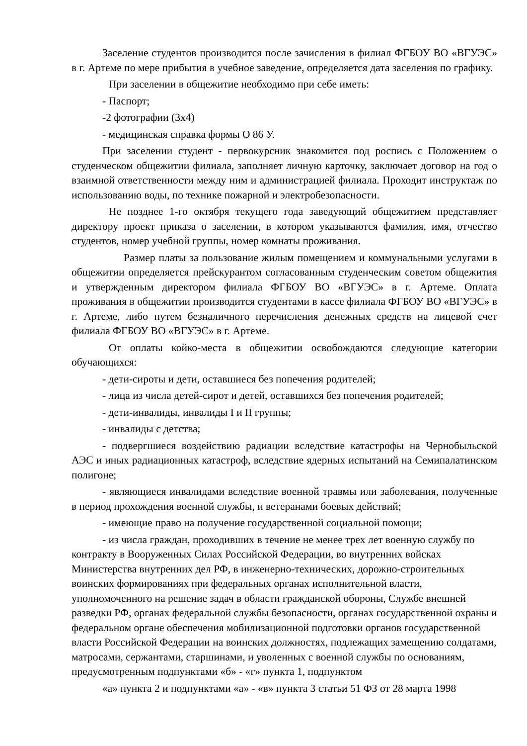Заселение студентов производится после зачисления в филиал ФГБОУ ВО «ВГУЭС» в г. Артеме по мере прибытия в учебное заведение, определяется дата заселения по графику.
При заселении в общежитие необходимо при себе иметь:
- Паспорт;
-2 фотографии (3х4)
- медицинская справка формы О 86 У.
При заселении студент - первокурсник знакомится под роспись с Положением о студенческом общежитии филиала, заполняет личную карточку, заключает договор на год о взаимной ответственности между ним и администрацией филиала. Проходит инструктаж по использованию воды, по технике пожарной и электробезопасности.
Не позднее 1-го октября текущего года заведующий общежитием представляет директору проект приказа о заселении, в котором указываются фамилия, имя, отчество студентов, номер учебной группы, номер комнаты проживания.
Размер платы за пользование жилым помещением и коммунальными услугами в общежитии определяется прейскурантом согласованным студенческим советом общежития и утвержденным директором филиала ФГБОУ ВО «ВГУЭС» в г. Артеме. Оплата проживания в общежитии производится студентами в кассе филиала ФГБОУ ВО «ВГУЭС» в г. Артеме, либо путем безналичного перечисления денежных средств на лицевой счет филиала ФГБОУ ВО «ВГУЭС» в г. Артеме.
От оплаты койко-места в общежитии освобождаются следующие категории обучающихся:
- дети-сироты и дети, оставшиеся без попечения родителей;
- лица из числа детей-сирот и детей, оставшихся без попечения родителей;
- дети-инвалиды, инвалиды I и II группы;
- инвалиды с детства;
- подвергшиеся воздействию радиации вследствие катастрофы на Чернобыльской АЭС и иных радиационных катастроф, вследствие ядерных испытаний на Семипалатинском полигоне;
- являющиеся инвалидами вследствие военной травмы или заболевания, полученные в период прохождения военной службы, и ветеранами боевых действий;
- имеющие право на получение государственной социальной помощи;
- из числа граждан, проходивших в течение не менее трех лет военную службу по контракту в Вооруженных Силах Российской Федерации, во внутренних войсках Министерства внутренних дел РФ, в инженерно-технических, дорожно-строительных воинских формированиях при федеральных органах исполнительной власти, уполномоченного на решение задач в области гражданской обороны, Службе внешней разведки РФ, органах федеральной службы безопасности, органах государственной охраны и федеральном органе обеспечения мобилизационной подготовки органов государственной власти Российской Федерации на воинских должностях, подлежащих замещению солдатами, матросами, сержантами, старшинами, и уволенных с военной службы по основаниям, предусмотренным подпунктами «б» - «г» пункта 1, подпунктом
«а» пункта 2 и подпунктами «а» - «в» пункта 3 статьи 51 ФЗ от 28 марта 1998